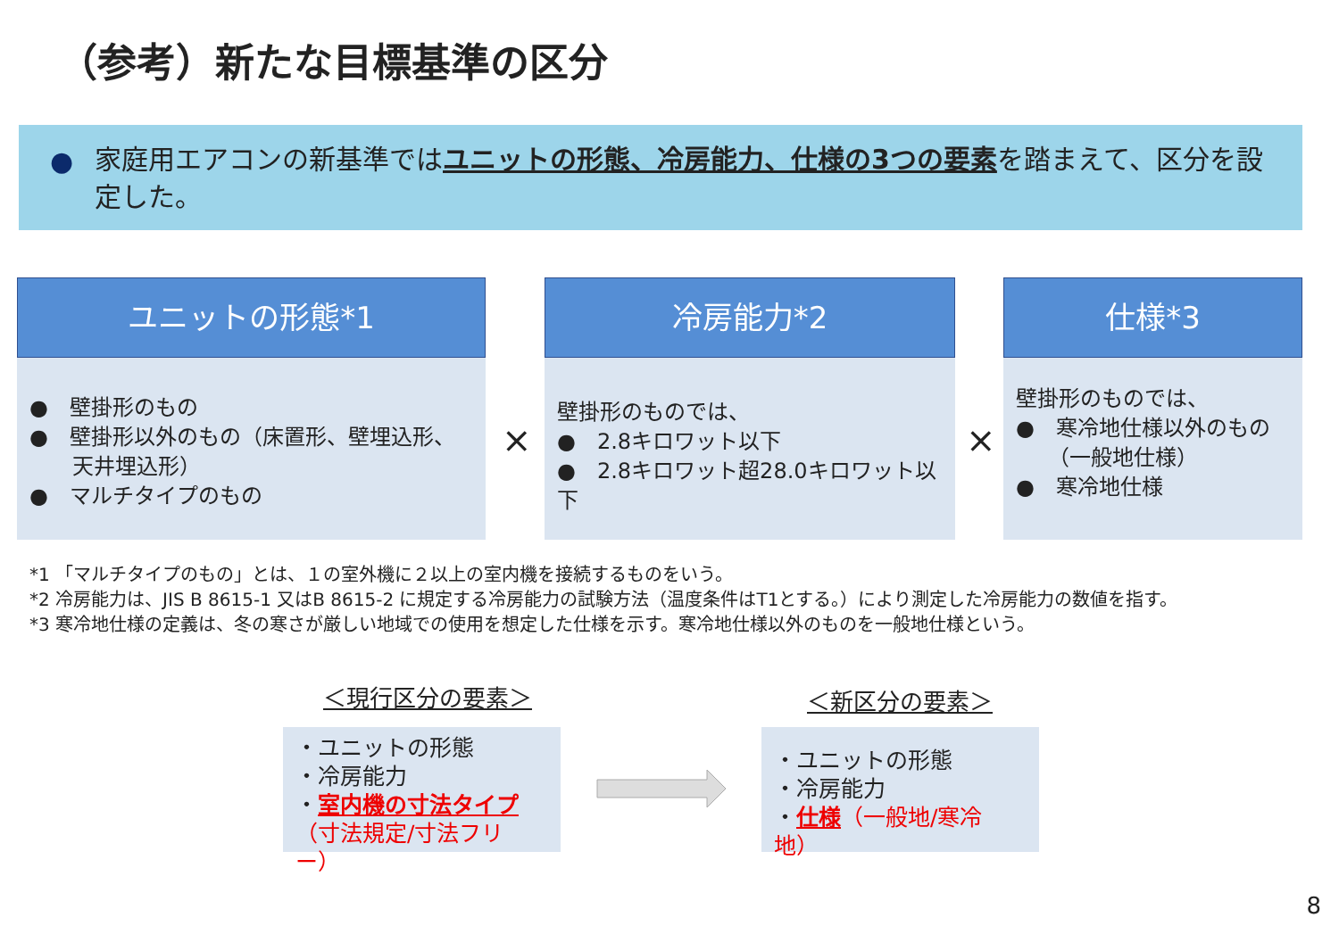（参考）新たな目標基準の区分
● 家庭用エアコンの新基準ではユニットの形態、冷房能力、仕様の3つの要素を踏まえて、区分を設定した。
ユニットの形態*1
●　壁掛形のもの
●　壁掛形以外のもの（床置形、壁埋込形、
　　天井埋込形）
●　マルチタイプのもの
×
冷房能力*2
壁掛形のものでは、
●　2.8キロワット以下
●　2.8キロワット超28.0キロワット以下
×
仕様*3
壁掛形のものでは、
●　寒冷地仕様以外のもの
　　（一般地仕様）
●　寒冷地仕様
*1 「マルチタイプのもの」とは、１の室外機に２以上の室内機を接続するものをいう。
*2 冷房能力は、JIS B 8615-1 又はB 8615-2 に規定する冷房能力の試験方法（温度条件はT1とする。）により測定した冷房能力の数値を指す。
*3 寒冷地仕様の定義は、冬の寒さが厳しい地域での使用を想定した仕様を示す。寒冷地仕様以外のものを一般地仕様という。
＜現行区分の要素＞ ＜新区分の要素＞
・ユニットの形態
・冷房能力
・室内機の寸法タイプ
（寸法規定/寸法フリー）
・ユニットの形態
・冷房能力
・仕様（一般地/寒冷地）
8